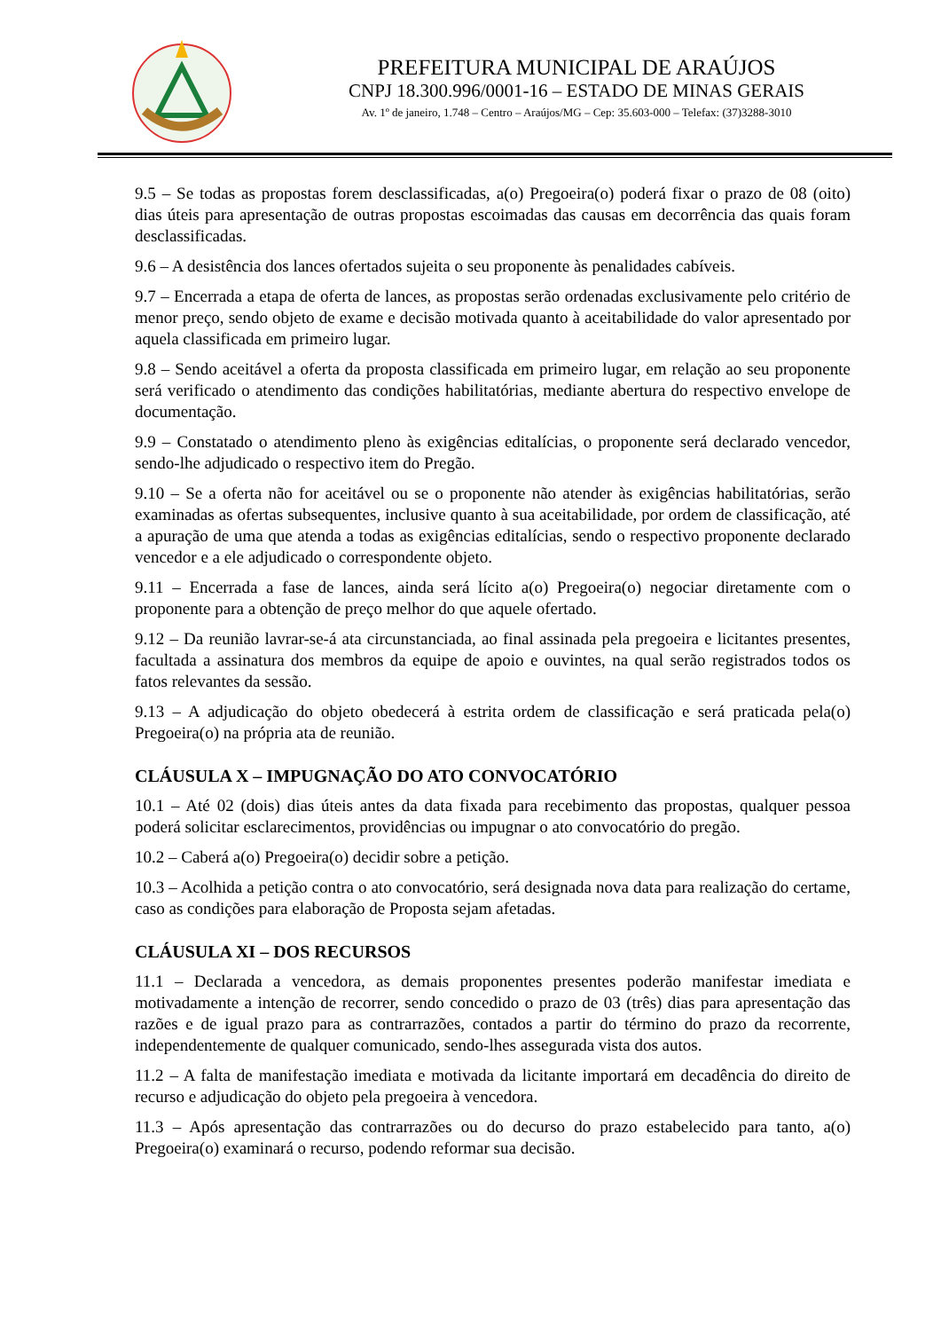PREFEITURA MUNICIPAL DE ARAÚJOS
CNPJ 18.300.996/0001-16 – ESTADO DE MINAS GERAIS
Av. 1º de janeiro, 1.748 – Centro – Araújos/MG – Cep: 35.603-000 – Telefax: (37)3288-3010
9.5 – Se todas as propostas forem desclassificadas, a(o) Pregoeira(o) poderá fixar o prazo de 08 (oito) dias úteis para apresentação de outras propostas escoimadas das causas em decorrência das quais foram desclassificadas.
9.6 – A desistência dos lances ofertados sujeita o seu proponente às penalidades cabíveis.
9.7 – Encerrada a etapa de oferta de lances, as propostas serão ordenadas exclusivamente pelo critério de menor preço, sendo objeto de exame e decisão motivada quanto à aceitabilidade do valor apresentado por aquela classificada em primeiro lugar.
9.8 – Sendo aceitável a oferta da proposta classificada em primeiro lugar, em relação ao seu proponente será verificado o atendimento das condições habilitatórias, mediante abertura do respectivo envelope de documentação.
9.9 – Constatado o atendimento pleno às exigências editalícias, o proponente será declarado vencedor, sendo-lhe adjudicado o respectivo item do Pregão.
9.10 – Se a oferta não for aceitável ou se o proponente não atender às exigências habilitatórias, serão examinadas as ofertas subsequentes, inclusive quanto à sua aceitabilidade, por ordem de classificação, até a apuração de uma que atenda a todas as exigências editalícias, sendo o respectivo proponente declarado vencedor e a ele adjudicado o correspondente objeto.
9.11 – Encerrada a fase de lances, ainda será lícito a(o) Pregoeira(o) negociar diretamente com o proponente para a obtenção de preço melhor do que aquele ofertado.
9.12 – Da reunião lavrar-se-á ata circunstanciada, ao final assinada pela pregoeira e licitantes presentes, facultada a assinatura dos membros da equipe de apoio e ouvintes, na qual serão registrados todos os fatos relevantes da sessão.
9.13 – A adjudicação do objeto obedecerá à estrita ordem de classificação e será praticada pela(o) Pregoeira(o) na própria ata de reunião.
CLÁUSULA X – IMPUGNAÇÃO DO ATO CONVOCATÓRIO
10.1 – Até 02 (dois) dias úteis antes da data fixada para recebimento das propostas, qualquer pessoa poderá solicitar esclarecimentos, providências ou impugnar o ato convocatório do pregão.
10.2 – Caberá a(o) Pregoeira(o) decidir sobre a petição.
10.3 – Acolhida a petição contra o ato convocatório, será designada nova data para realização do certame, caso as condições para elaboração de Proposta sejam afetadas.
CLÁUSULA XI – DOS RECURSOS
11.1 – Declarada a vencedora, as demais proponentes presentes poderão manifestar imediata e motivadamente a intenção de recorrer, sendo concedido o prazo de 03 (três) dias para apresentação das razões e de igual prazo para as contrarrazões, contados a partir do término do prazo da recorrente, independentemente de qualquer comunicado, sendo-lhes assegurada vista dos autos.
11.2 – A falta de manifestação imediata e motivada da licitante importará em decadência do direito de recurso e adjudicação do objeto pela pregoeira à vencedora.
11.3 – Após apresentação das contrarrazões ou do decurso do prazo estabelecido para tanto, a(o) Pregoeira(o) examinará o recurso, podendo reformar sua decisão.